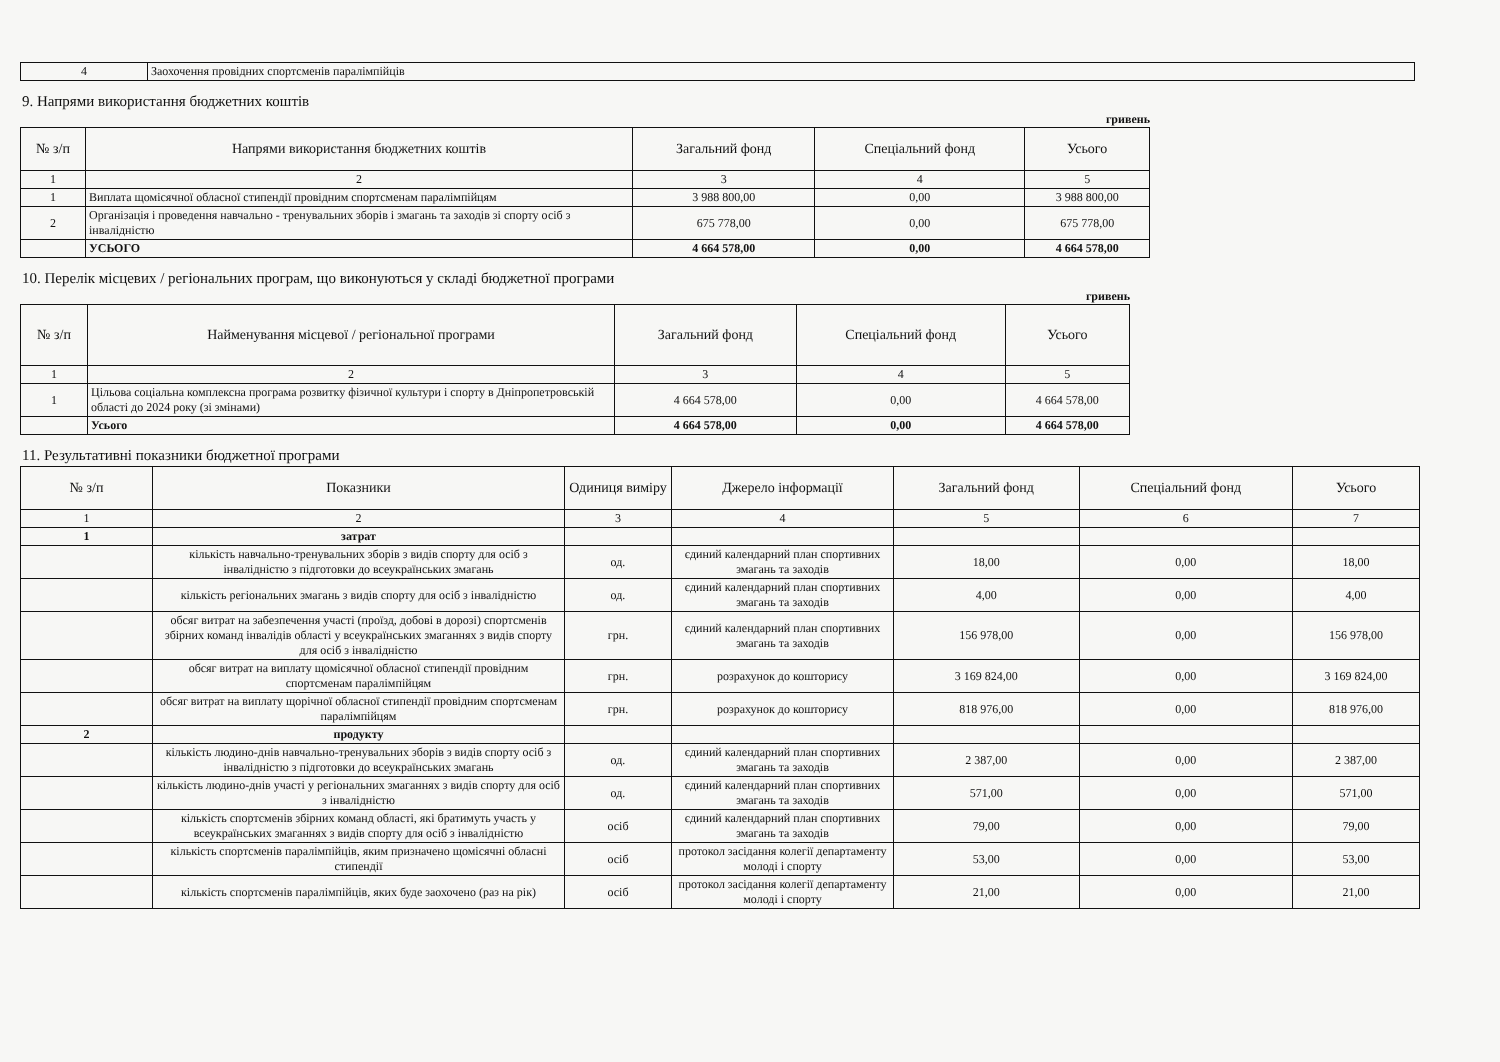| 4 | Заохочення провідних спортсменів паралімпійців |
9. Напрями використання бюджетних коштів
гривень
| № з/п | Напрями використання бюджетних коштів | Загальний фонд | Спеціальний фонд | Усього |
| --- | --- | --- | --- | --- |
| 1 | 2 | 3 | 4 | 5 |
| 1 | Виплата щомісячної обласної стипендії провідним спортсменам паралімпійцям | 3 988 800,00 | 0,00 | 3 988 800,00 |
| 2 | Організація і проведення навчально - тренувальних зборів і змагань та заходів зі спорту осіб з інвалідністю | 675 778,00 | 0,00 | 675 778,00 |
| | УСЬОГО | 4 664 578,00 | 0,00 | 4 664 578,00 |
10. Перелік місцевих / регіональних програм, що виконуються у складі бюджетної програми
гривень
| № з/п | Найменування місцевої / регіональної програми | Загальний фонд | Спеціальний фонд | Усього |
| --- | --- | --- | --- | --- |
| 1 | 2 | 3 | 4 | 5 |
| 1 | Цільова соціальна комплексна програма розвитку фізичної культури і спорту в Дніпропетровській області до 2024 року (зі змінами) | 4 664 578,00 | 0,00 | 4 664 578,00 |
| | Усього | 4 664 578,00 | 0,00 | 4 664 578,00 |
11. Результативні показники бюджетної програми
| № з/п | Показники | Одиниця виміру | Джерело інформації | Загальний фонд | Спеціальний фонд | Усього |
| --- | --- | --- | --- | --- | --- | --- |
| 1 | 2 | 3 | 4 | 5 | 6 | 7 |
| 1 | затрат | | | | | |
| | кількість навчально-тренувальних зборів з видів спорту для осіб з інвалідністю з підготовки до всеукраїнських змагань | од. | єдиний календарний план спортивних змагань та заходів | 18,00 | 0,00 | 18,00 |
| | кількість регіональних змагань з видів спорту для осіб з інвалідністю | од. | єдиний календарний план спортивних змагань та заходів | 4,00 | 0,00 | 4,00 |
| | обсяг витрат на забезпечення участі (проїзд, добові в дорозі) спортсменів збірних команд інвалідів області у всеукраїнських змаганнях з видів спорту для осіб з інвалідністю | грн. | єдиний календарний план спортивних змагань та заходів | 156 978,00 | 0,00 | 156 978,00 |
| | обсяг витрат на виплату щомісячної обласної стипендії провідним спортсменам паралімпійцям | грн. | розрахунок до кошторису | 3 169 824,00 | 0,00 | 3 169 824,00 |
| | обсяг витрат на виплату щорічної обласної стипендії провідним спортсменам паралімпійцям | грн. | розрахунок до кошторису | 818 976,00 | 0,00 | 818 976,00 |
| 2 | продукту | | | | | |
| | кількість людино-днів навчально-тренувальних зборів з видів спорту осіб з інвалідністю з підготовки до всеукраїнських змагань | од. | єдиний календарний план спортивних змагань та заходів | 2 387,00 | 0,00 | 2 387,00 |
| | кількість людино-днів участі у регіональних змаганнях з видів спорту для осіб з інвалідністю | од. | єдиний календарний план спортивних змагань та заходів | 571,00 | 0,00 | 571,00 |
| | кількість спортсменів збірних команд області, які братимуть участь у всеукраїнських змаганнях з видів спорту для осіб з інвалідністю | осіб | єдиний календарний план спортивних змагань та заходів | 79,00 | 0,00 | 79,00 |
| | кількість спортсменів паралімпійців, яким призначено щомісячні обласні стипендії | осіб | протокол засідання колегії департаменту молоді і спорту | 53,00 | 0,00 | 53,00 |
| | кількість спортсменів паралімпійців, яких буде заохочено (раз на рік) | осіб | протокол засідання колегії департаменту молоді і спорту | 21,00 | 0,00 | 21,00 |